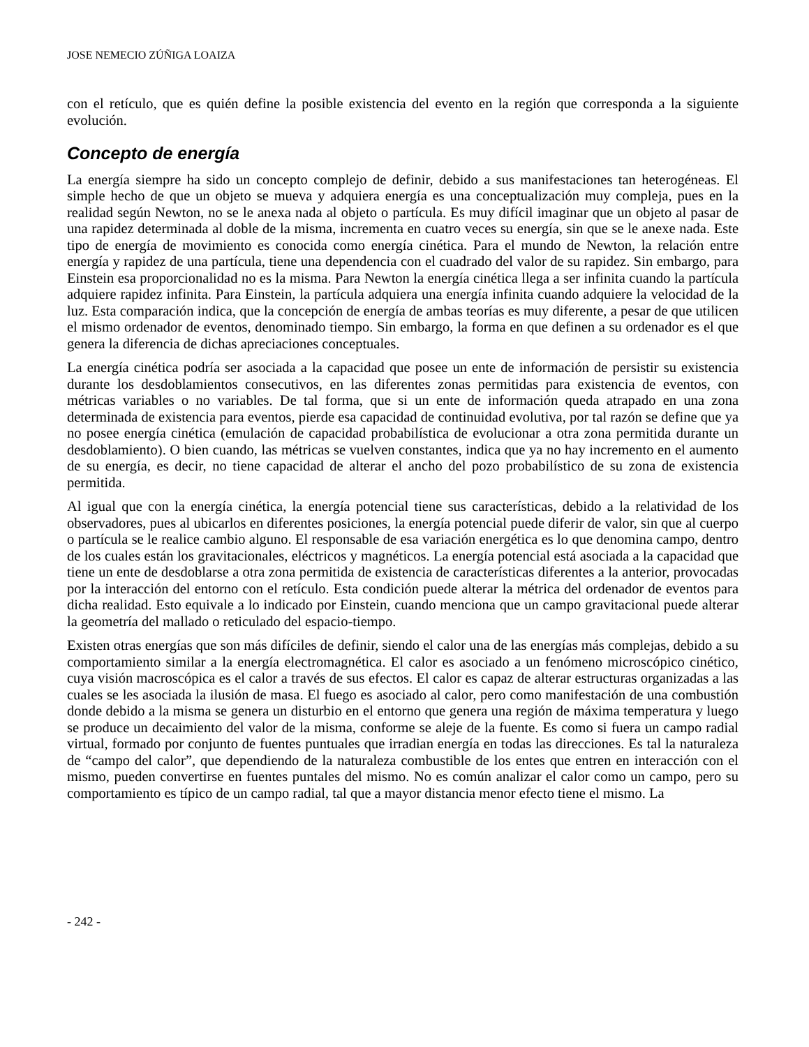JOSE NEMECIO ZÚÑIGA LOAIZA
con el retículo, que es quién define la posible existencia del evento en la región que corresponda a la siguiente evolución.
Concepto de energía
La energía siempre ha sido un concepto complejo de definir, debido a sus manifestaciones tan heterogéneas. El simple hecho de que un objeto se mueva y adquiera energía es una conceptualización muy compleja, pues en la realidad según Newton, no se le anexa nada al objeto o partícula. Es muy difícil imaginar que un objeto al pasar de una rapidez determinada al doble de la misma, incrementa en cuatro veces su energía, sin que se le anexe nada. Este tipo de energía de movimiento es conocida como energía cinética. Para el mundo de Newton, la relación entre energía y rapidez de una partícula, tiene una dependencia con el cuadrado del valor de su rapidez. Sin embargo, para Einstein esa proporcionalidad no es la misma. Para Newton la energía cinética llega a ser infinita cuando la partícula adquiere rapidez infinita. Para Einstein, la partícula adquiera una energía infinita cuando adquiere la velocidad de la luz. Esta comparación indica, que la concepción de energía de ambas teorías es muy diferente, a pesar de que utilicen el mismo ordenador de eventos, denominado tiempo. Sin embargo, la forma en que definen a su ordenador es el que genera la diferencia de dichas apreciaciones conceptuales.
La energía cinética podría ser asociada a la capacidad que posee un ente de información de persistir su existencia durante los desdoblamientos consecutivos, en las diferentes zonas permitidas para existencia de eventos, con métricas variables o no variables. De tal forma, que si un ente de información queda atrapado en una zona determinada de existencia para eventos, pierde esa capacidad de continuidad evolutiva, por tal razón se define que ya no posee energía cinética (emulación de capacidad probabilística de evolucionar a otra zona permitida durante un desdoblamiento). O bien cuando, las métricas se vuelven constantes, indica que ya no hay incremento en el aumento de su energía, es decir, no tiene capacidad de alterar el ancho del pozo probabilístico de su zona de existencia permitida.
Al igual que con la energía cinética, la energía potencial tiene sus características, debido a la relatividad de los observadores, pues al ubicarlos en diferentes posiciones, la energía potencial puede diferir de valor, sin que al cuerpo o partícula se le realice cambio alguno. El responsable de esa variación energética es lo que denomina campo, dentro de los cuales están los gravitacionales, eléctricos y magnéticos. La energía potencial está asociada a la capacidad que tiene un ente de desdoblarse a otra zona permitida de existencia de características diferentes a la anterior, provocadas por la interacción del entorno con el retículo. Esta condición puede alterar la métrica del ordenador de eventos para dicha realidad. Esto equivale a lo indicado por Einstein, cuando menciona que un campo gravitacional puede alterar la geometría del mallado o reticulado del espacio-tiempo.
Existen otras energías que son más difíciles de definir, siendo el calor una de las energías más complejas, debido a su comportamiento similar a la energía electromagnética. El calor es asociado a un fenómeno microscópico cinético, cuya visión macroscópica es el calor a través de sus efectos. El calor es capaz de alterar estructuras organizadas a las cuales se les asociada la ilusión de masa. El fuego es asociado al calor, pero como manifestación de una combustión donde debido a la misma se genera un disturbio en el entorno que genera una región de máxima temperatura y luego se produce un decaimiento del valor de la misma, conforme se aleje de la fuente. Es como si fuera un campo radial virtual, formado por conjunto de fuentes puntuales que irradian energía en todas las direcciones. Es tal la naturaleza de “campo del calor”, que dependiendo de la naturaleza combustible de los entes que entren en interacción con el mismo, pueden convertirse en fuentes puntales del mismo. No es común analizar el calor como un campo, pero su comportamiento es típico de un campo radial, tal que a mayor distancia menor efecto tiene el mismo. La
- 242 -